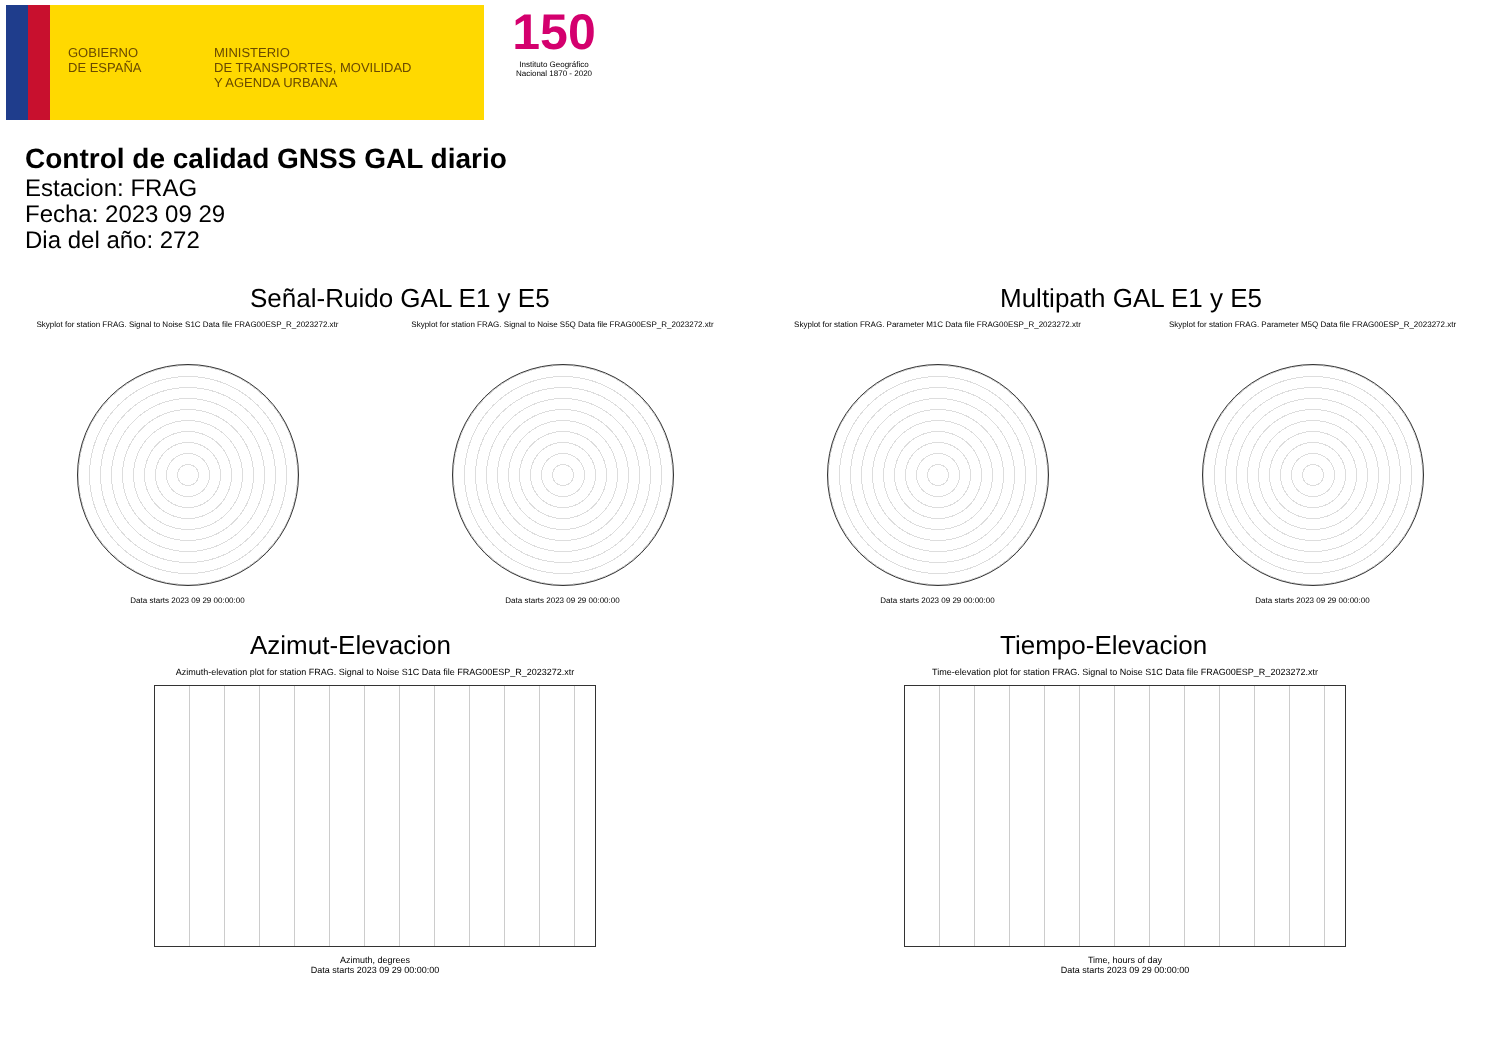GOBIERNO
DE ESPAÑA
MINISTERIO
DE TRANSPORTES, MOVILIDAD
Y AGENDA URBANA
150
Instituto Geográfico Nacional 1870 - 2020
Control de calidad GNSS GAL diario
Estacion: FRAG
Fecha: 2023 09 29
Dia del año: 272
Señal-Ruido GAL E1 y E5
Skyplot for station FRAG. Signal to Noise S1C Data file FRAG00ESP_R_2023272.xtr
Data starts 2023 09 29 00:00:00
Skyplot for station FRAG. Signal to Noise S5Q Data file FRAG00ESP_R_2023272.xtr
Data starts 2023 09 29 00:00:00
Multipath GAL E1 y E5
Skyplot for station FRAG. Parameter M1C Data file FRAG00ESP_R_2023272.xtr
Data starts 2023 09 29 00:00:00
Skyplot for station FRAG. Parameter M5Q Data file FRAG00ESP_R_2023272.xtr
Data starts 2023 09 29 00:00:00
Azimut-Elevacion
Azimuth-elevation plot for station FRAG. Signal to Noise S1C Data file FRAG00ESP_R_2023272.xtr
Azimuth, degrees
Data starts 2023 09 29 00:00:00
Tiempo-Elevacion
Time-elevation plot for station FRAG. Signal to Noise S1C Data file FRAG00ESP_R_2023272.xtr
Time, hours of day
Data starts 2023 09 29 00:00:00